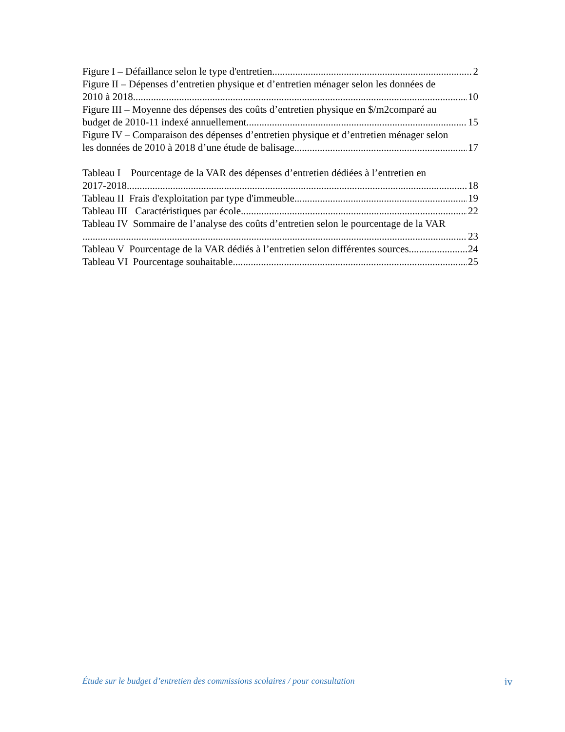Figure I – Défaillance selon le type d'entretien 2
Figure II – Dépenses d’entretien physique et d’entretien ménager selon les données de
2010 à 2018. 10
Figure III – Moyenne des dépenses des coûts d’entretien physique en $/m2comparé au
budget de 2010-11 indexé annuellement 15
Figure IV – Comparaison des dépenses d’entretien physique et d’entretien ménager selon
les données de 2010 à 2018 d’une étude de balisage 17
Tableau I Pourcentage de la VAR des dépenses d’entretien dédiées à l’entretien en
2017-2018 18
Tableau II Frais d'exploitation par type d'immeuble 19
Tableau III Caractéristiques par école 22
Tableau IV Sommaire de l’analyse des coûts d’entretien selon le pourcentage de la VAR
23
Tableau V Pourcentage de la VAR dédiés à l’entretien selon différentes sources 24
Tableau VI Pourcentage souhaitable 25
Étude sur le budget d’entretien des commissions scolaires / pour consultation iv